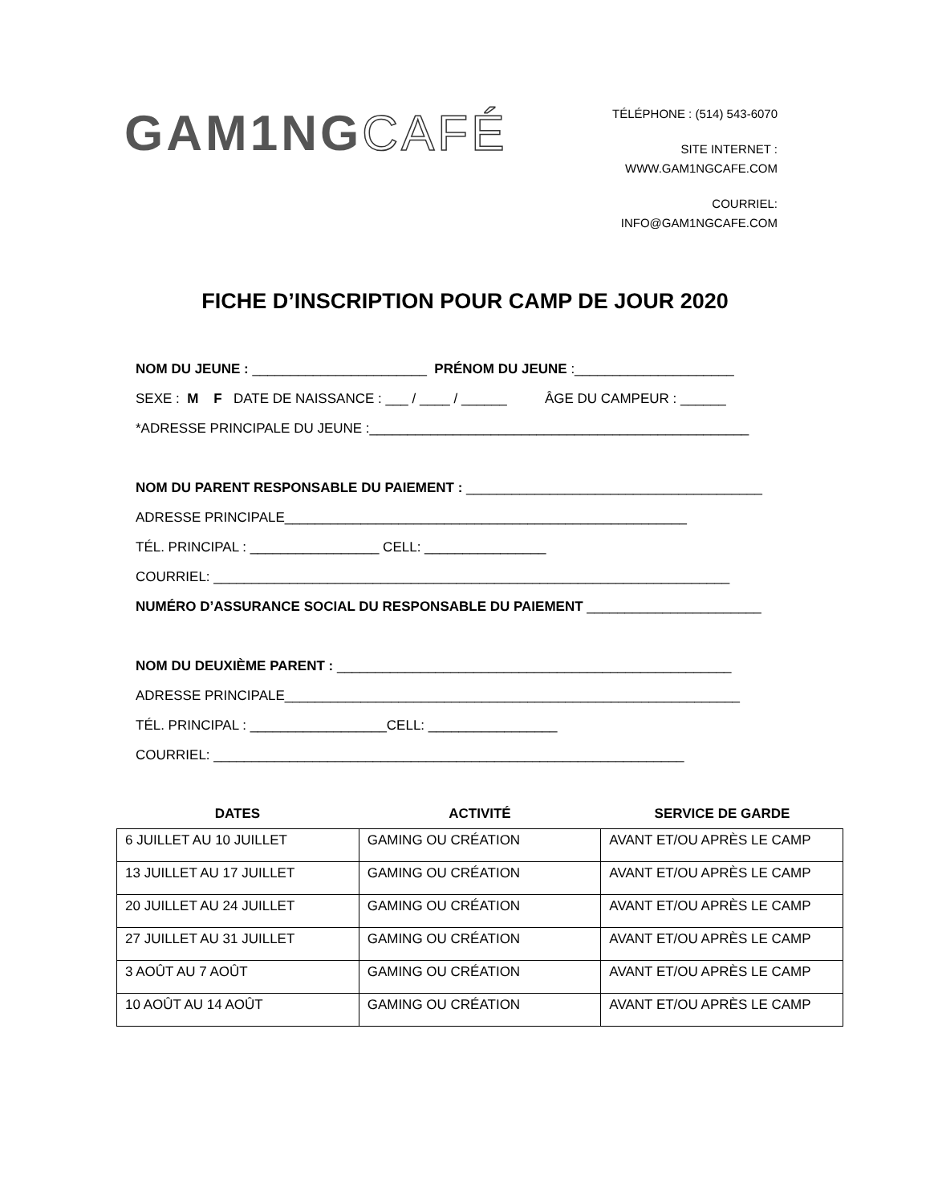GAM1NGCAFÉ
TÉLÉPHONE : (514) 543-6070
SITE INTERNET :
WWW.GAM1NGCAFE.COM
COURRIEL:
INFO@GAM1NGCAFE.COM
FICHE D’INSCRIPTION POUR CAMP DE JOUR 2020
NOM DU JEUNE : _______________________ PRÉNOM DU JEUNE :_____________________
SEXE : M F DATE DE NAISSANCE : ___ / ____ / ______ ÂGE DU CAMPEUR : ______
*ADRESSE PRINCIPALE DU JEUNE :__________________________________________________
NOM DU PARENT RESPONSABLE DU PAIEMENT : _______________________________________
ADRESSE PRINCIPALE_____________________________________________________
TÉL. PRINCIPAL : _________________ CELL: ________________
COURRIEL: ____________________________________________________________________
NUMÉRO D’ASSURANCE SOCIAL DU RESPONSABLE DU PAIEMENT _______________________
NOM DU DEUXIÈME PARENT : ____________________________________________________
ADRESSE PRINCIPALE____________________________________________________________
TÉL. PRINCIPAL : __________________CELL: _________________
COURRIEL: ______________________________________________________________
DATES ACTIVITÉ SERVICE DE GARDE
| 6 JUILLET AU 10 JUILLET | GAMING OU CRÉATION | AVANT ET/OU APRÈS LE CAMP |
| 13 JUILLET AU 17 JUILLET | GAMING OU CRÉATION | AVANT ET/OU APRÈS LE CAMP |
| 20 JUILLET AU 24 JUILLET | GAMING OU CRÉATION | AVANT ET/OU APRÈS LE CAMP |
| 27 JUILLET AU 31 JUILLET | GAMING OU CRÉATION | AVANT ET/OU APRÈS LE CAMP |
| 3 AOÛT AU 7 AOÛT | GAMING OU CRÉATION | AVANT ET/OU APRÈS LE CAMP |
| 10 AOÛT AU 14 AOÛT | GAMING OU CRÉATION | AVANT ET/OU APRÈS LE CAMP |